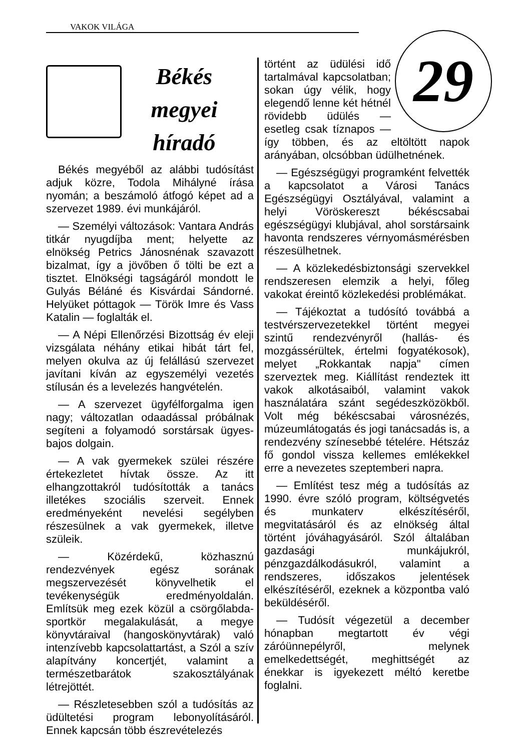VAKOK VILÁGA
Békés megyei híradó
Békés megyéből az alábbi tudósítást adjuk közre, Todola Mihályné írása nyomán; a beszámoló átfogó képet ad a szervezet 1989. évi munkájáról.
— Személyi változások: Vantara András titkár nyugdíjba ment; helyette az elnökség Petrics Jánosnénak szavazott bizalmat, így a jövőben ő tölti be ezt a tisztet. Elnökségi tagságáról mondott le Gulyás Béláné és Kisvárdai Sándorné. Helyüket póttagok — Török Imre és Vass Katalin — foglalták el.
— A Népi Ellenőrzési Bizottság év eleji vizsgálata néhány etikai hibát tárt fel, melyen okulva az új felállású szervezet javítani kíván az egyszemélyi vezetés stílusán és a levelezés hangvételén.
— A szervezet ügyfélforgalma igen nagy; változatlan odaadással próbálnak segíteni a folyamodó sorstársak ügyes-bajos dolgain.
— A vak gyermekek szülei részére értekezletet hívtak össze. Az itt elhangzottakról tudósították a tanács illetékes szociális szerveit. Ennek eredményeként nevelési segélyben részesülnek a vak gyermekek, illetve szüleik.
— Közérdekű, közhasznú rendezvények egész sorának megszervezését könyvelhetik el tevékenységük eredményoldalán. Említsük meg ezek közül a csörgőlabda-sportkör megalakulását, a megye könyvtáraival (hangoskönyvtárak) való intenzívebb kapcsolattartást, a Szól a szív alapítvány koncertjét, valamint a természetbarátok szakosztályának létrejöttét.
— Részletesebben szól a tudósítás az üdültetési program lebonyolításáról. Ennek kapcsán több észrevételezés
29
történt az üdülési idő tartalmával kapcsolatban; sokan úgy vélik, hogy elegendő lenne két hétnél rövidebb üdülés — esetleg csak tíznapos — így többen, és az eltöltött napok arányában, olcsóbban üdülhetnének.
— Egészségügyi programként felvették a kapcsolatot a Városi Tanács Egészségügyi Osztályával, valamint a helyi Vöröskereszt békéscsabai egészségügyi klubjával, ahol sorstársaink havonta rendszeres vérnyomásmérésben részesülhetnek.
— A közlekedésbiztonsági szervekkel rendszeresen elemzik a helyi, főleg vakokat éreintő közlekedési problémákat.
— Tájékoztat a tudósító továbbá a testvérszervezetekkel történt megyei szintű rendezvényről (hallás- és mozgássérültek, értelmi fogyatékosok), melyet „Rokkantak napja" címen szerveztek meg. Kiállítást rendeztek itt vakok alkotásaiból, valamint vakok használatára szánt segédeszközökből. Volt még békéscsabai városnézés, múzeumlátogatás és jogi tanácsadás is, a rendezvény színesebbé tételére. Hétszáz fő gondol vissza kellemes emlékekkel erre a nevezetes szeptemberi napra.
— Említést tesz még a tudósítás az 1990. évre szóló program, költségvetés és munkaterv elkészítéséről, megvitatásáról és az elnökség által történt jóváhagyásáról. Szól általában gazdasági munkájukról, pénzgazdálkodásukról, valamint a rendszeres, időszakos jelentések elkészítéséről, ezeknek a központba való beküldéséről.
— Tudósít végezetül a december hónapban megtartott év végi záróünnepélyről, melynek emelkedettségét, meghittségét az énekkar is igyekezett méltó keretbe foglalni.